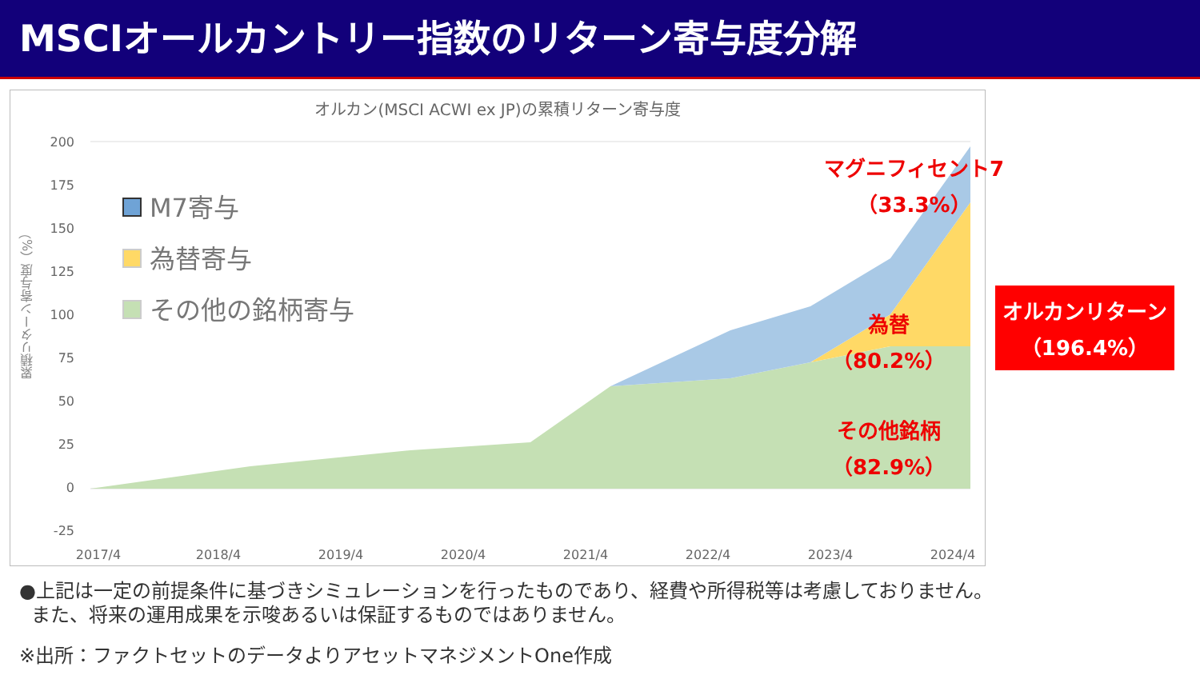MSCIオールカントリー指数のリターン寄与度分解
オルカン(MSCI ACWI ex JP)の累積リターン寄与度
累積リターン寄与度（%）
200
175
150
125
100
75
50
25
0
-25
2017/4
2018/4
2019/4
2020/4
2021/4
2022/4
2023/4
2024/4
M7寄与
為替寄与
その他の銘柄寄与
マグニフィセント7
（33.3%）
為替
（80.2%）
その他銘柄
（82.9%）
オルカンリターン
（196.4%）
●上記は一定の前提条件に基づきシミュレーションを行ったものであり、経費や所得税等は考慮しておりません。
また、将来の運用成果を示唆あるいは保証するものではありません。
※出所：ファクトセットのデータよりアセットマネジメントOne作成